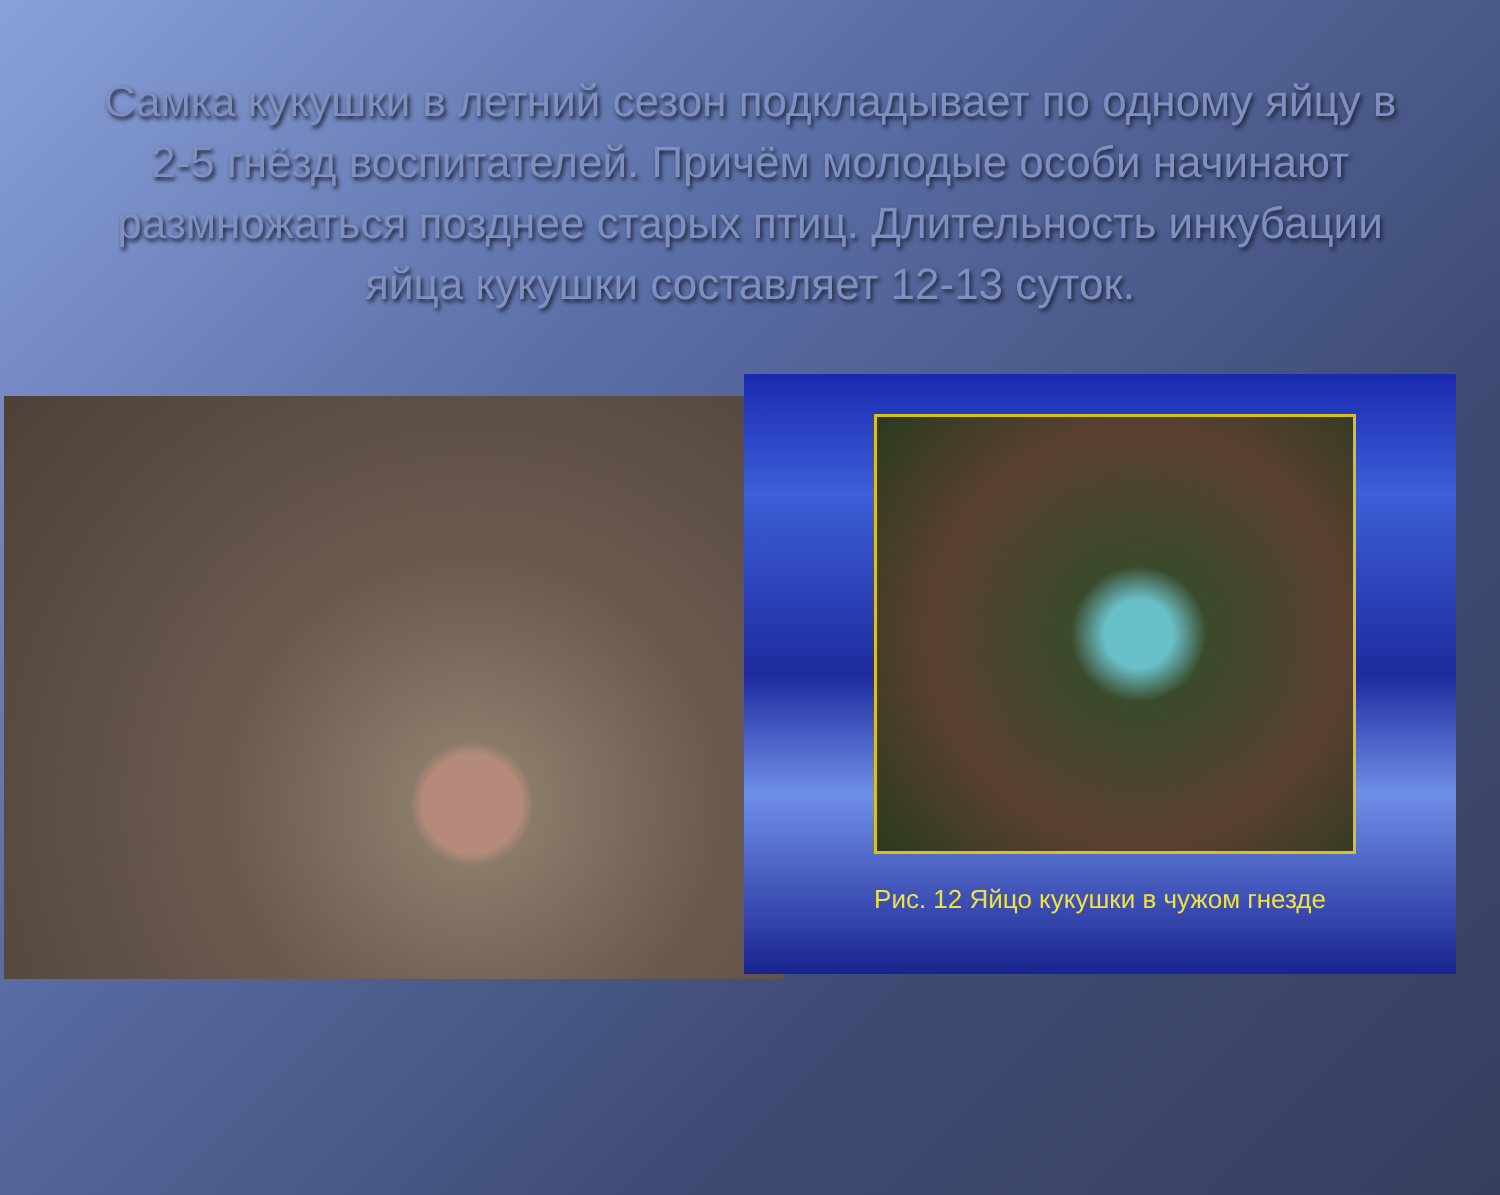Самка кукушки в летний сезон подкладывает по одному яйцу в 2-5 гнёзд воспитателей. Причём молодые особи начинают размножаться позднее старых птиц. Длительность инкубации яйца кукушки составляет 12-13 суток.
Рис. 12 Яйцо кукушки в чужом гнезде